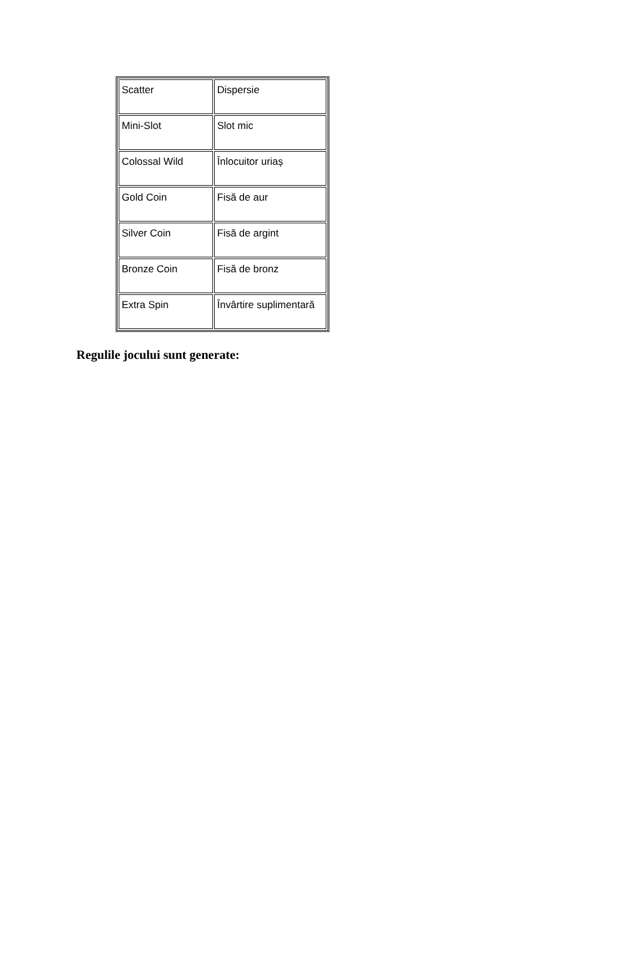| Scatter | Dispersie |
| Mini-Slot | Slot mic |
| Colossal Wild | Înlocuitor uriaș |
| Gold Coin | Fisă de aur |
| Silver Coin | Fisă de argint |
| Bronze Coin | Fisă de bronz |
| Extra Spin | Învârtire suplimentară |
Regulile jocului sunt generate: